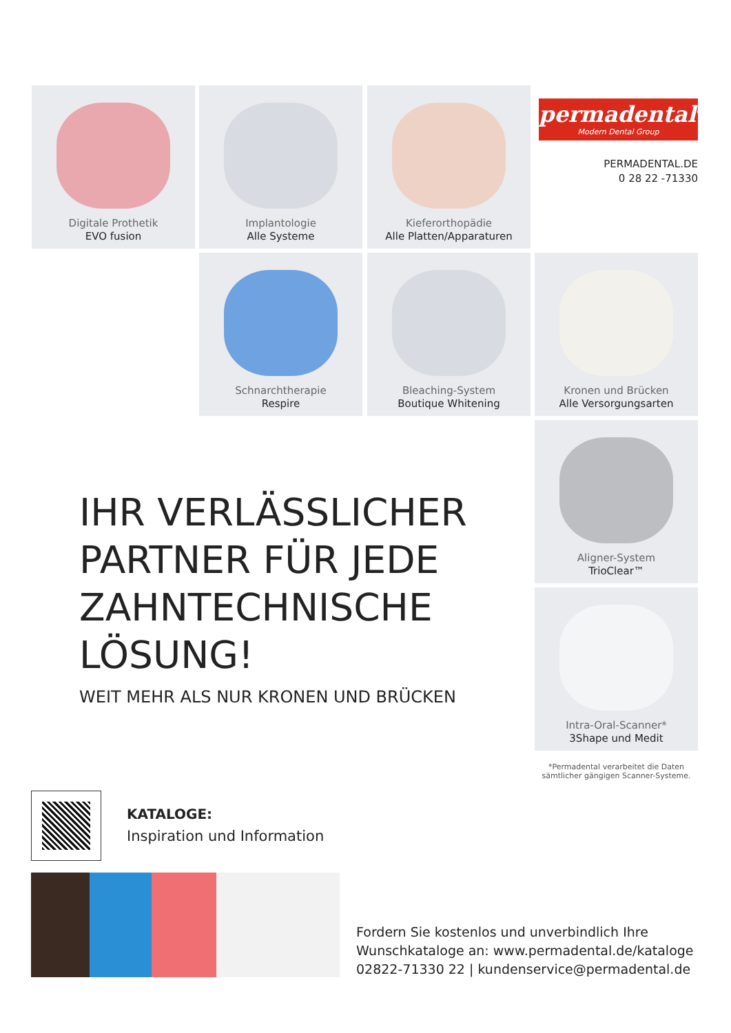Digitale Prothetik
EVO fusion
Implantologie
Alle Systeme
Kieferorthopädie
Alle Platten/Apparaturen
permadental<sup>®</sup>
Modern Dental Group
PERMADENTAL.DE
0 28 22 -71330
Schnarchtherapie
Respire
Bleaching-System
Boutique Whitening
Kronen und Brücken
Alle Versorgungsarten
Aligner-System
TrioClear™
Intra-Oral-Scanner*
3Shape und Medit
*Permadental verarbeitet die Daten sämtlicher gängigen Scanner-Systeme.
IHR VERLÄSSLICHER
PARTNER FÜR JEDE
ZAHNTECHNISCHE
LÖSUNG!
WEIT MEHR ALS NUR KRONEN UND BRÜCKEN
KATALOGE:
Inspiration und Information
Fordern Sie kostenlos und unverbindlich Ihre
Wunschkataloge an: www.permadental.de/kataloge
02822-71330 22 | kundenservice@permadental.de